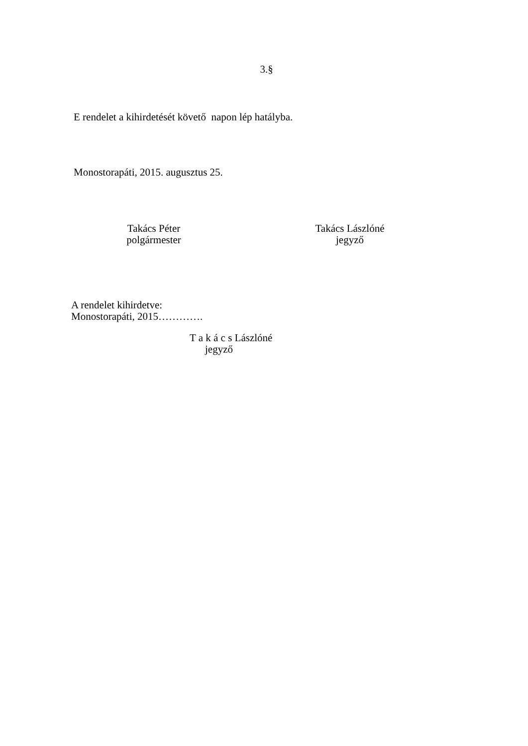3.§
E rendelet a kihirdetését követő napon lép hatályba.
Monostorapáti, 2015. augusztus 25.
Takács Péter
polgármester
Takács Lászlóné
jegyző
A rendelet kihirdetve:
Monostorapáti, 2015………….
T a k á c s Lászlóné
jegyző